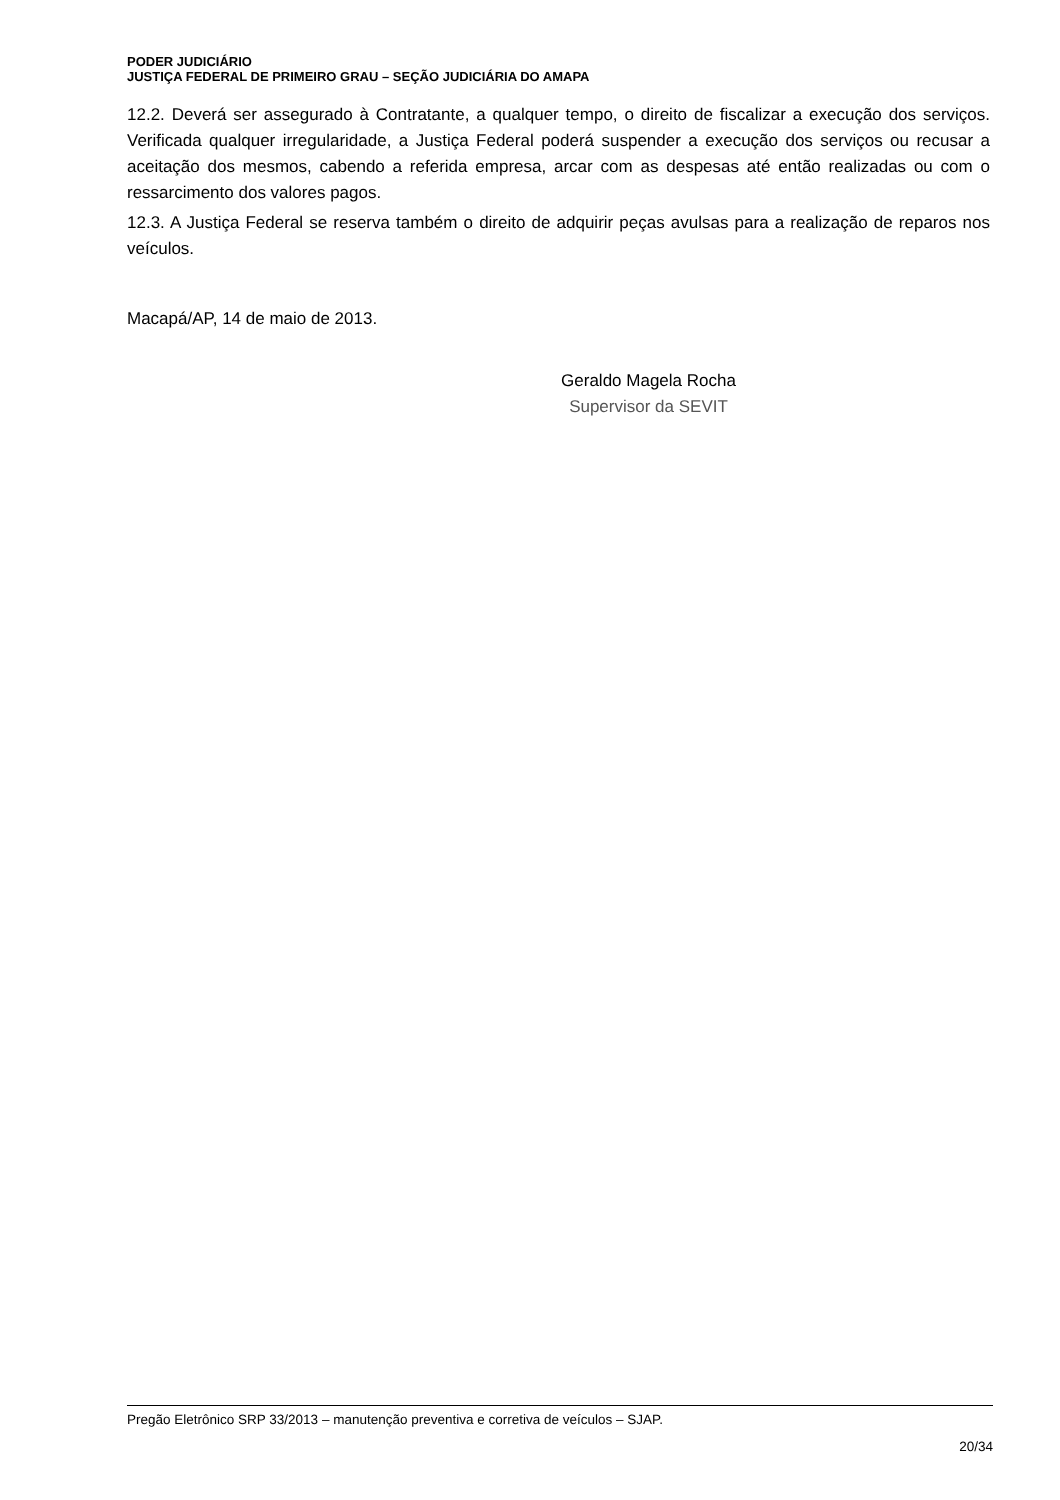PODER JUDICIÁRIO
JUSTIÇA FEDERAL DE PRIMEIRO GRAU – SEÇÃO JUDICIÁRIA DO AMAPA
12.2. Deverá ser assegurado à Contratante, a qualquer tempo, o direito de fiscalizar a execução dos serviços. Verificada qualquer irregularidade, a Justiça Federal poderá suspender a execução dos serviços ou recusar a aceitação dos mesmos, cabendo a referida empresa, arcar com as despesas até então realizadas ou com o ressarcimento dos valores pagos.
12.3. A Justiça Federal se reserva também o direito de adquirir peças avulsas para a realização de reparos nos veículos.
Macapá/AP, 14 de maio de 2013.
Geraldo Magela Rocha
Supervisor da SEVIT
Pregão Eletrônico SRP 33/2013 – manutenção preventiva e corretiva de veículos – SJAP.
20/34